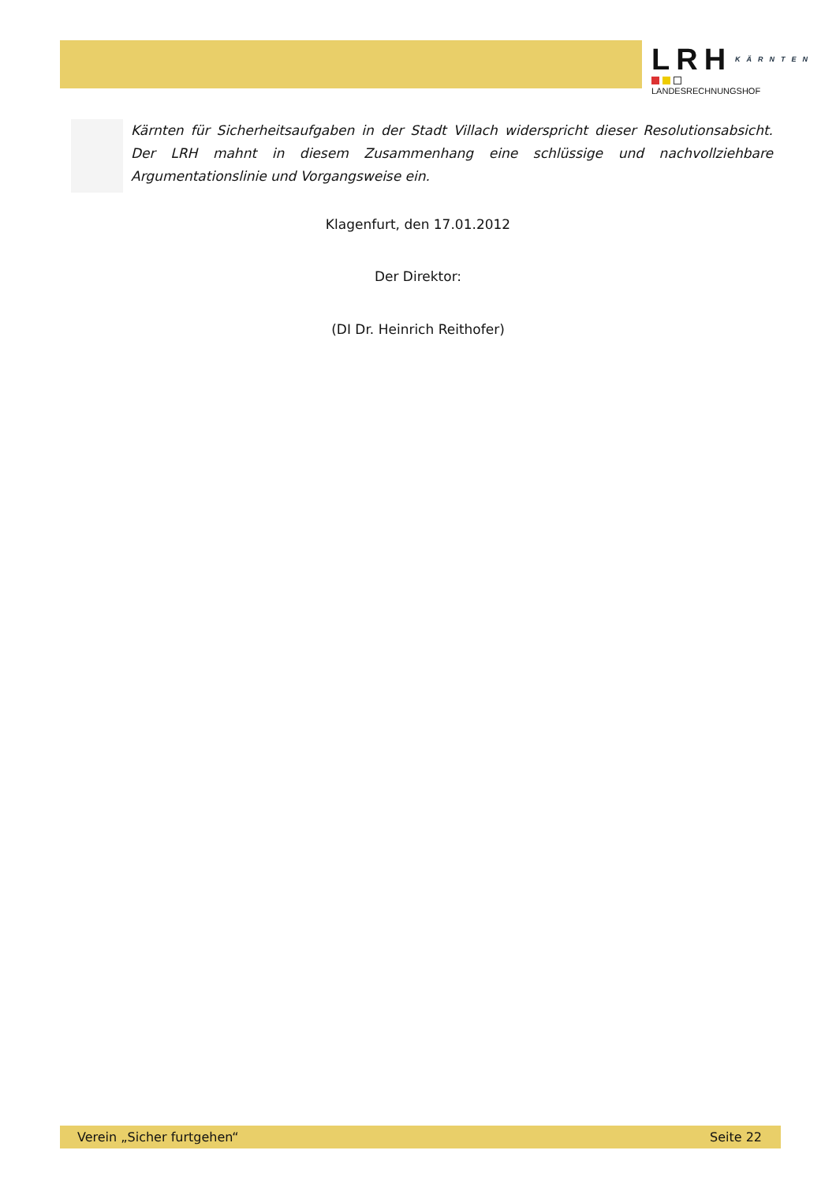LRH KÄRNTEN
LANDESRECHNUNGSHOF
Kärnten für Sicherheitsaufgaben in der Stadt Villach widerspricht dieser Resolutionsabsicht. Der LRH mahnt in diesem Zusammenhang eine schlüssige und nachvollziehbare Argumentationslinie und Vorgangsweise ein.
Klagenfurt, den 17.01.2012
Der Direktor:
(DI Dr. Heinrich Reithofer)
Verein „Sicher furtgehen“ Seite 22